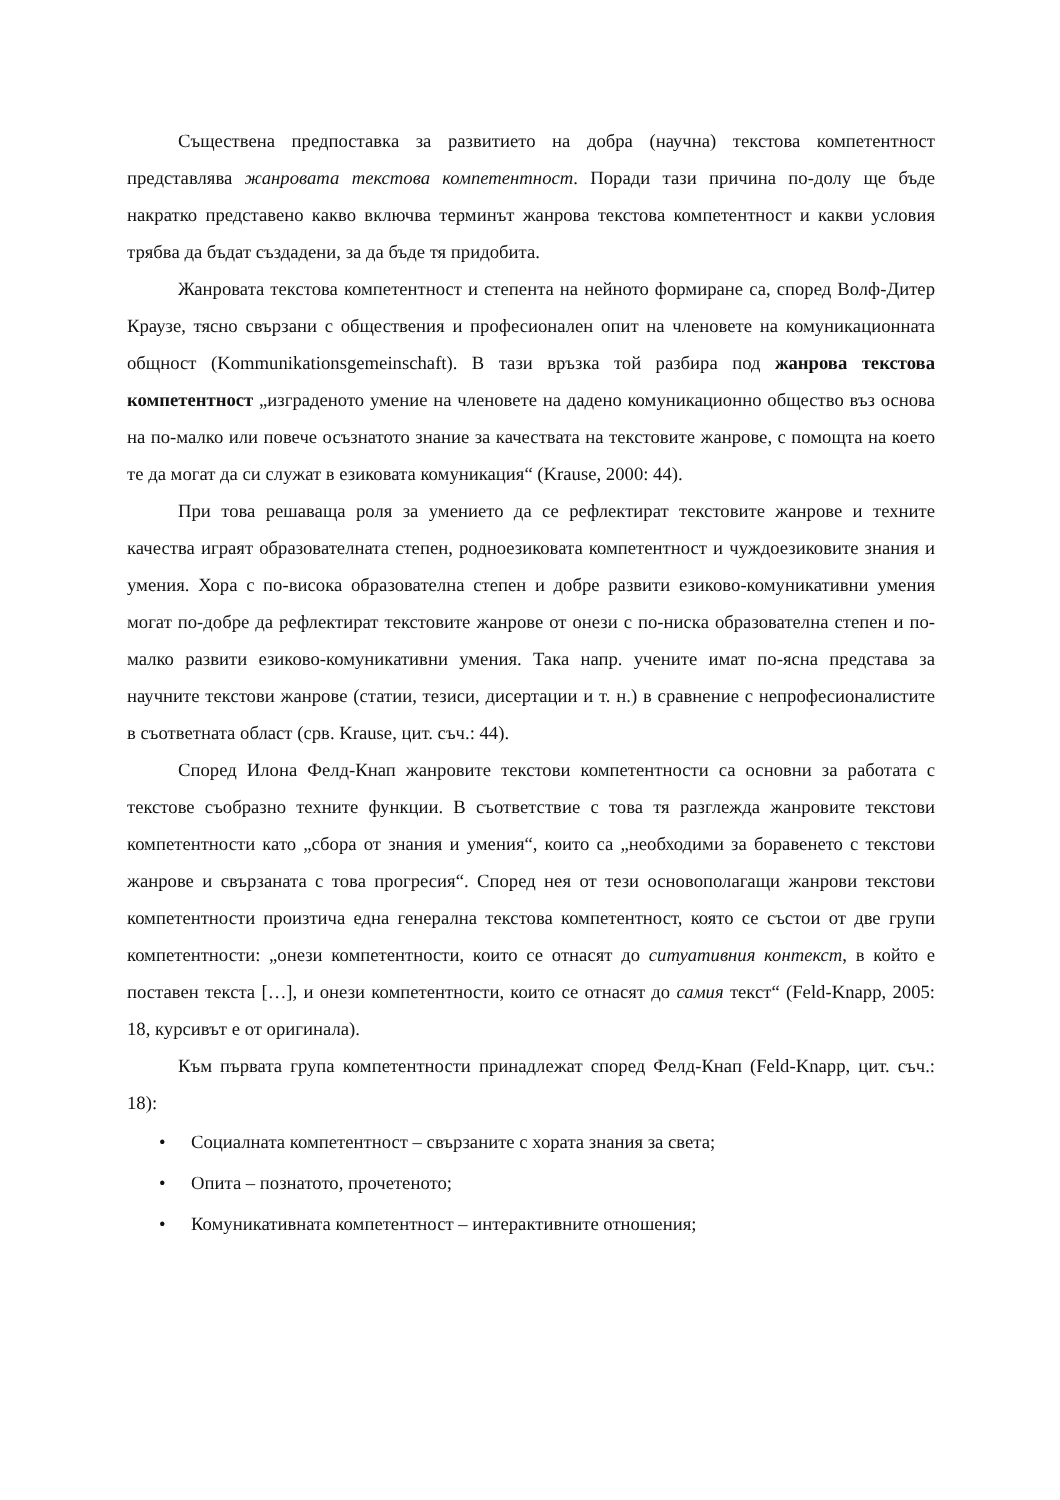Съществена предпоставка за развитието на добра (научна) текстова компетентност представлява жанровата текстова компетентност. Поради тази причина по-долу ще бъде накратко представено какво включва терминът жанрова текстова компетентност и какви условия трябва да бъдат създадени, за да бъде тя придобита.
Жанровата текстова компетентност и степента на нейното формиране са, според Волф-Дитер Краузе, тясно свързани с обществения и професионален опит на членовете на комуникационната общност (Kommunikationsgemeinschaft). В тази връзка той разбира под жанрова текстова компетентност „изграденото умение на членовете на дадено комуникационно общество въз основа на по-малко или повече осъзнатото знание за качествата на текстовите жанрове, с помощта на което те да могат да си служат в езиковата комуникация“ (Krause, 2000: 44).
При това решаваща роля за умението да се рефлектират текстовите жанрове и техните качества играят образователната степен, родноезиковата компетентност и чуждоезиковите знания и умения. Хора с по-висока образователна степен и добре развити езиково-комуникативни умения могат по-добре да рефлектират текстовите жанрове от онези с по-ниска образователна степен и по-малко развити езиково-комуникативни умения. Така напр. учените имат по-ясна представа за научните текстови жанрове (статии, тезиси, дисертации и т. н.) в сравнение с непрофесионалистите в съответната област (срв. Krause, цит. съч.: 44).
Според Илона Фелд-Кнап жанровите текстови компетентности са основни за работата с текстове съобразно техните функции. В съответствие с това тя разглежда жанровите текстови компетентности като „сбора от знания и умения“, които са „необходими за боравенето с текстови жанрове и свързаната с това прогресия“. Според нея от тези основополагащи жанрови текстови компетентности произтича една генерална текстова компетентност, която се състои от две групи компетентности: „онези компетентности, които се отнасят до ситуативния контекст, в който е поставен текста […], и онези компетентности, които се отнасят до самия текст“ (Feld-Knapp, 2005: 18, курсивът е от оригинала).
Към първата група компетентности принадлежат според Фелд-Кнап (Feld-Knapp, цит. съч.: 18):
• Социалната компетентност – свързаните с хората знания за света;
• Опита – познатото, прочетеното;
• Комуникативната компетентност – интерактивните отношения;